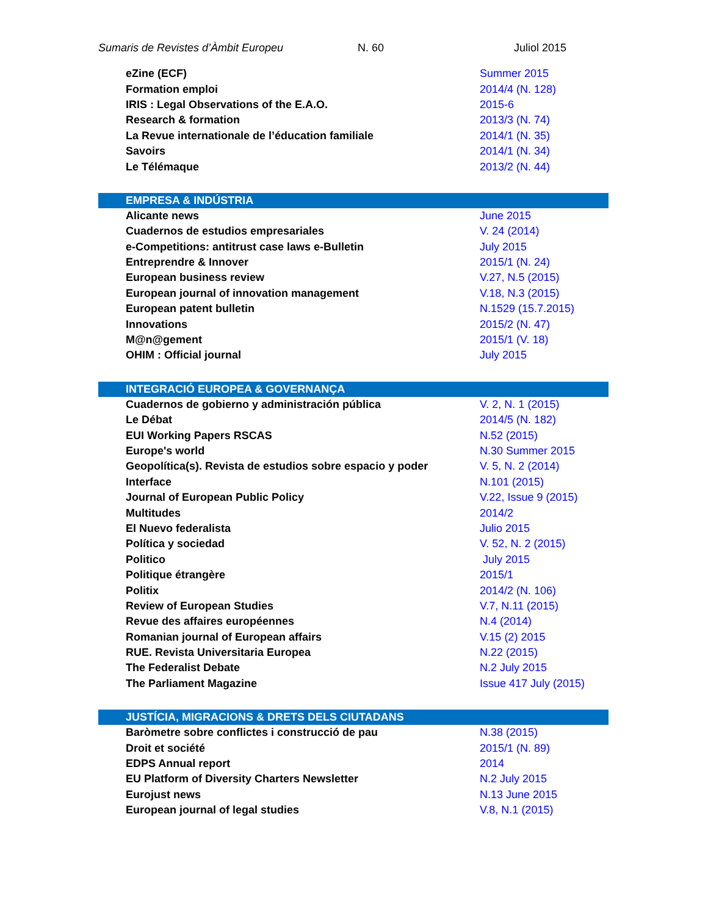Sumaris de Revistes d’Àmbit Europeu N. 60 Juliol 2015
| eZine (ECF) | Summer 2015 |
| Formation emploi | 2014/4 (N. 128) |
| IRIS : Legal Observations of the E.A.O. | 2015-6 |
| Research & formation | 2013/3 (N. 74) |
| La Revue internationale de l’éducation familiale | 2014/1 (N. 35) |
| Savoirs | 2014/1 (N. 34) |
| Le Télémaque | 2013/2 (N. 44) |
| EMPRESA & INDÚSTRIA | |
| Alicante news | June 2015 |
| Cuadernos de estudios empresariales | V. 24 (2014) |
| e-Competitions: antitrust case laws e-Bulletin | July 2015 |
| Entreprendre & Innover | 2015/1 (N. 24) |
| European business review | V.27, N.5 (2015) |
| European journal of innovation management | V.18, N.3 (2015) |
| European patent bulletin | N.1529 (15.7.2015) |
| Innovations | 2015/2 (N. 47) |
| M@n@gement | 2015/1 (V. 18) |
| OHIM : Official journal | July 2015 |
| INTEGRACIÓ EUROPEA & GOVERNANÇA | |
| Cuadernos de gobierno y administración pública | V. 2, N. 1 (2015) |
| Le Débat | 2014/5 (N. 182) |
| EUI Working Papers RSCAS | N.52 (2015) |
| Europe's world | N.30 Summer 2015 |
| Geopolítica(s). Revista de estudios sobre espacio y poder | V. 5, N. 2 (2014) |
| Interface | N.101 (2015) |
| Journal of European Public Policy | V.22, Issue 9 (2015) |
| Multitudes | 2014/2 |
| El Nuevo federalista | Julio 2015 |
| Política y sociedad | V. 52, N. 2 (2015) |
| Politico | July 2015 |
| Politique étrangère | 2015/1 |
| Politix | 2014/2 (N. 106) |
| Review of European Studies | V.7, N.11 (2015) |
| Revue des affaires européennes | N.4 (2014) |
| Romanian journal of European affairs | V.15 (2) 2015 |
| RUE. Revista Universitaria Europea | N.22 (2015) |
| The Federalist Debate | N.2 July 2015 |
| The Parliament Magazine | Issue 417 July (2015) |
| JUSTÍCIA, MIGRACIONS & DRETS DELS CIUTADANS | |
| Baròmetre sobre conflictes i construcció de pau | N.38 (2015) |
| Droit et société | 2015/1 (N. 89) |
| EDPS Annual report | 2014 |
| EU Platform of Diversity Charters Newsletter | N.2 July 2015 |
| Eurojust news | N.13 June 2015 |
| European journal of legal studies | V.8, N.1 (2015) |